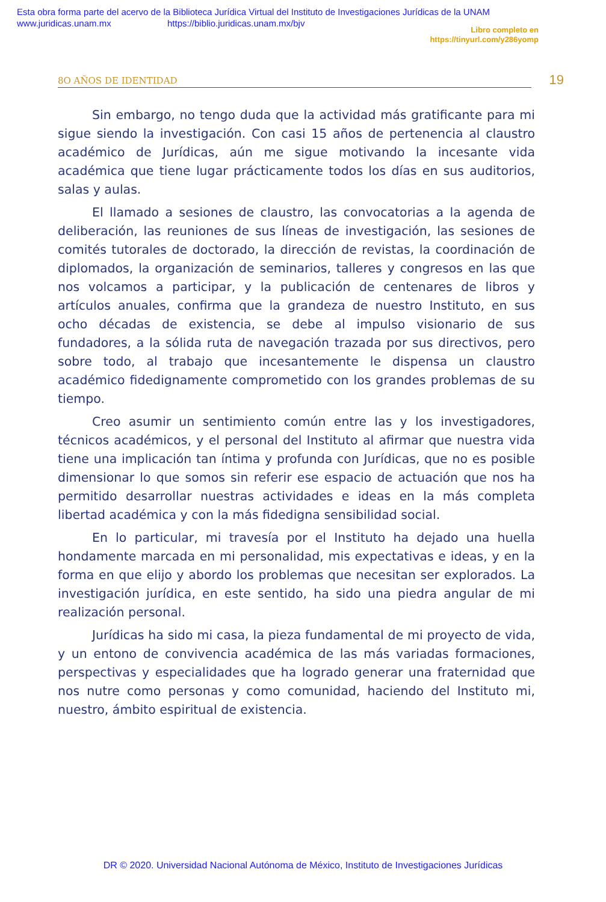Esta obra forma parte del acervo de la Biblioteca Jurídica Virtual del Instituto de Investigaciones Jurídicas de la UNAM
www.juridicas.unam.mx https://biblio.juridicas.unam.mx/bjv
Libro completo en
https://tinyurl.com/y286yomp
8O AÑOS DE IDENTIDAD
19
Sin embargo, no tengo duda que la actividad más gratificante para mi sigue siendo la investigación. Con casi 15 años de pertenencia al claustro académico de Jurídicas, aún me sigue motivando la incesante vida académica que tiene lugar prácticamente todos los días en sus auditorios, salas y aulas.
El llamado a sesiones de claustro, las convocatorias a la agenda de deliberación, las reuniones de sus líneas de investigación, las sesiones de comités tutorales de doctorado, la dirección de revistas, la coordinación de diplomados, la organización de seminarios, talleres y congresos en las que nos volcamos a participar, y la publicación de centenares de libros y artículos anuales, confirma que la grandeza de nuestro Instituto, en sus ocho décadas de existencia, se debe al impulso visionario de sus fundadores, a la sólida ruta de navegación trazada por sus directivos, pero sobre todo, al trabajo que incesantemente le dispensa un claustro académico fidedignamente comprometido con los grandes problemas de su tiempo.
Creo asumir un sentimiento común entre las y los investigadores, técnicos académicos, y el personal del Instituto al afirmar que nuestra vida tiene una implicación tan íntima y profunda con Jurídicas, que no es posible dimensionar lo que somos sin referir ese espacio de actuación que nos ha permitido desarrollar nuestras actividades e ideas en la más completa libertad académica y con la más fidedigna sensibilidad social.
En lo particular, mi travesía por el Instituto ha dejado una huella hondamente marcada en mi personalidad, mis expectativas e ideas, y en la forma en que elijo y abordo los problemas que necesitan ser explorados. La investigación jurídica, en este sentido, ha sido una piedra angular de mi realización personal.
Jurídicas ha sido mi casa, la pieza fundamental de mi proyecto de vida, y un entono de convivencia académica de las más variadas formaciones, perspectivas y especialidades que ha logrado generar una fraternidad que nos nutre como personas y como comunidad, haciendo del Instituto mi, nuestro, ámbito espiritual de existencia.
DR © 2020. Universidad Nacional Autónoma de México, Instituto de Investigaciones Jurídicas